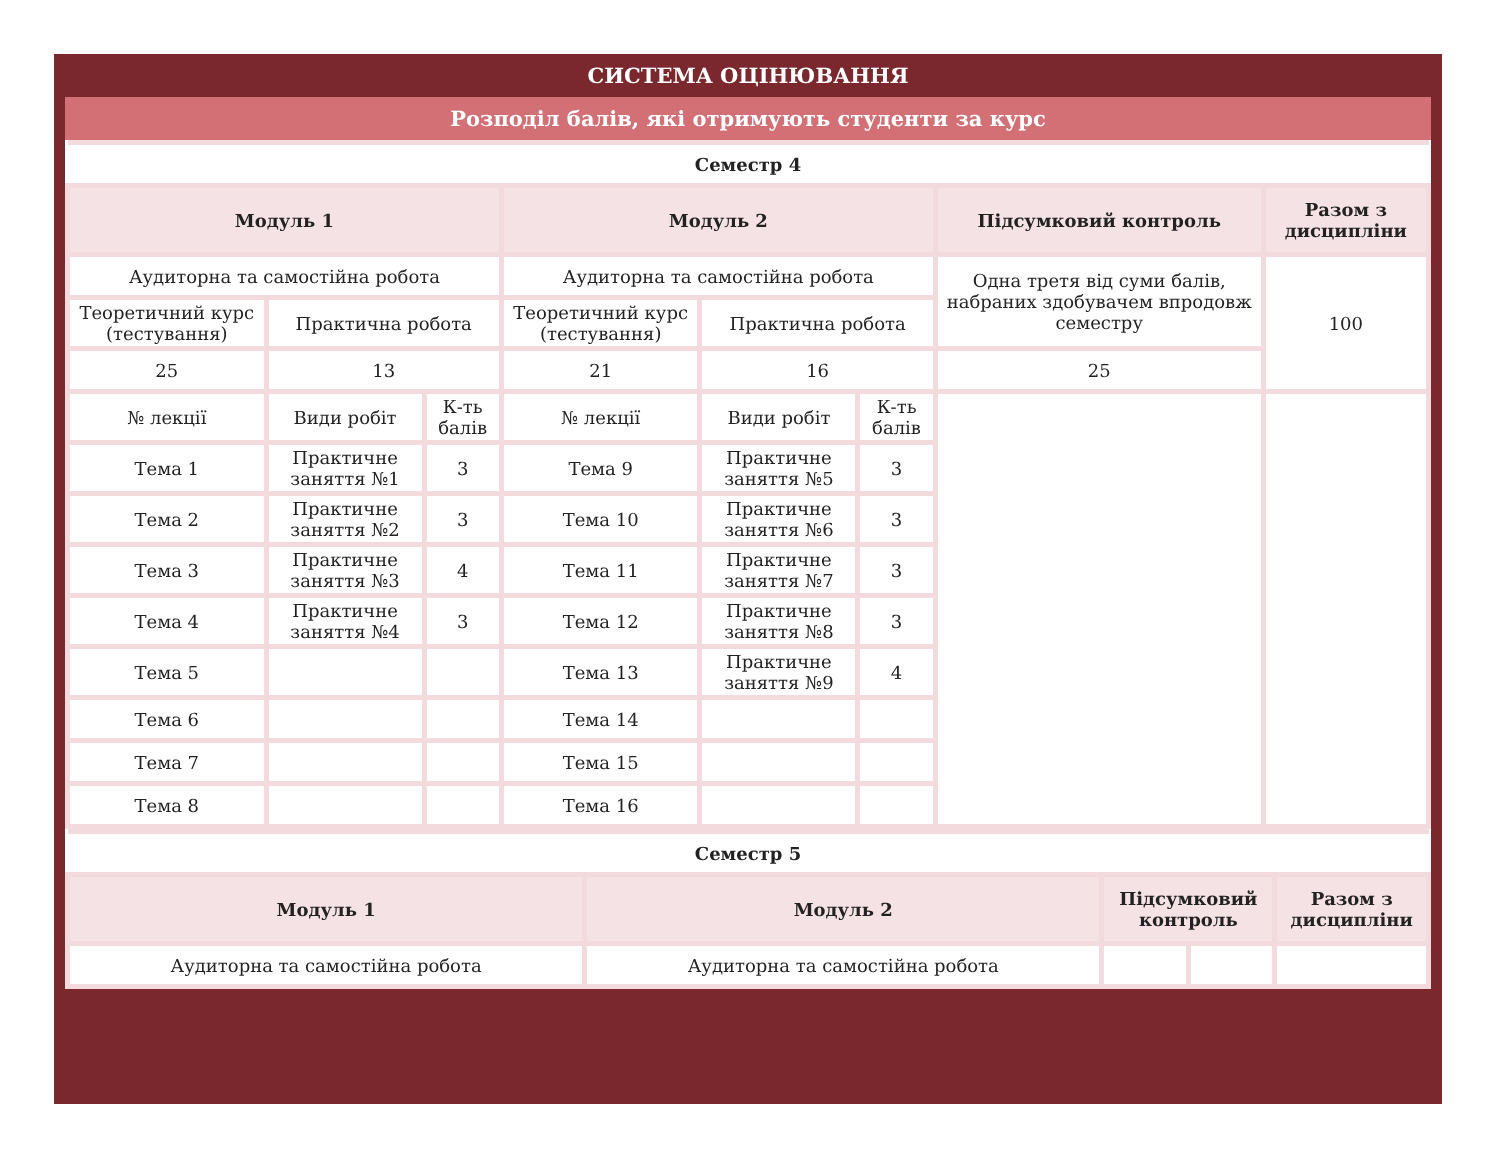СИСТЕМА ОЦІНЮВАННЯ
Розподіл балів, які отримують студенти за курс
| Семестр 4 | | | | | | | |
| Модуль 1 | | | Модуль 2 | | | Підсумковий контроль | Разом з дисципліни |
| Аудиторна та самостійна робота | | | Аудиторна та самостійна робота | | | Одна третя від суми балів, набраних здобувачем впродовж семестру | 100 |
| Теоретичний курс (тестування) | Практична робота | | Теоретичний курс (тестування) | Практична робота | | | |
| 25 | 13 | | 21 | 16 | | 25 | |
| № лекції | Види робіт | К-ть балів | № лекції | Види робіт | К-ть балів | | |
| Тема 1 | Практичне заняття №1 | 3 | Тема 9 | Практичне заняття №5 | 3 | | |
| Тема 2 | Практичне заняття №2 | 3 | Тема 10 | Практичне заняття №6 | 3 | | |
| Тема 3 | Практичне заняття №3 | 4 | Тема 11 | Практичне заняття №7 | 3 | | |
| Тема 4 | Практичне заняття №4 | 3 | Тема 12 | Практичне заняття №8 | 3 | | |
| Тема 5 | | | Тема 13 | Практичне заняття №9 | 4 | | |
| Тема 6 | | | Тема 14 | | | | |
| Тема 7 | | | Тема 15 | | | | |
| Тема 8 | | | Тема 16 | | | | |
| Семестр 5 | | | | |
| Модуль 1 | Модуль 2 | Підсумковий контроль | | Разом з дисципліни |
| Аудиторна та самостійна робота | Аудиторна та самостійна робота | | | |